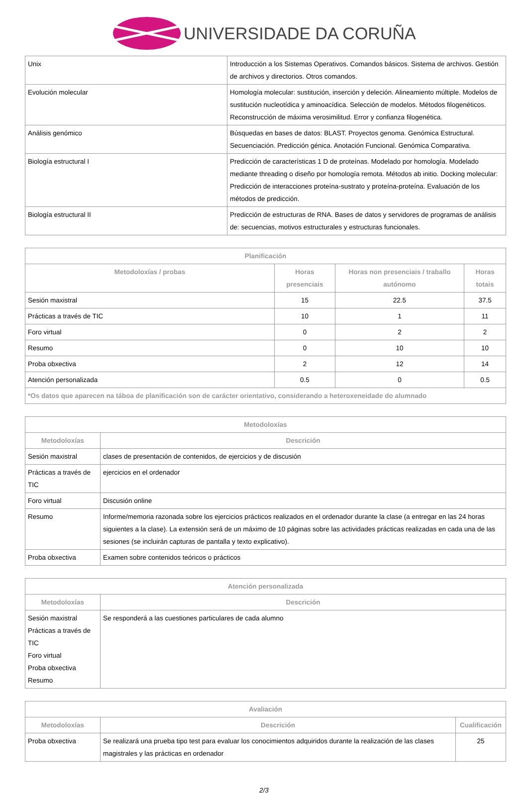UNIVERSIDADE DA CORUÑA
| Unix | Introducción a los Sistemas Operativos. Comandos básicos. Sistema de archivos. Gestión de archivos y directorios. Otros comandos. |
| Evolución molecular | Homología molecular: sustitución, inserción y deleción. Alineamiento múltiple. Modelos de sustitución nucleotídica y aminoacídica. Selección de modelos. Métodos filogenéticos. Reconstrucción de máxima verosimilitud. Error y confianza filogenética. |
| Análisis genómico | Búsquedas en bases de datos: BLAST. Proyectos genoma. Genómica Estructural. Secuenciación. Predicción génica. Anotación Funcional. Genómica Comparativa. |
| Biología estructural I | Predicción de características 1 D de proteínas. Modelado por homología. Modelado mediante threading o diseño por homología remota. Métodos ab initio. Docking molecular: Predicción de interacciones proteína-sustrato y proteína-proteína. Evaluación de los métodos de predicción. |
| Biología estructural II | Predicción de estructuras de RNA. Bases de datos y servidores de programas de análisis de: secuencias, motivos estructurales y estructuras funcionales. |
| Planificación | | | |
| --- | --- | --- | --- |
| Metodoloxías / probas | Horas presenciais | Horas non presenciais / traballo autónomo | Horas totais |
| Sesión maxistral | 15 | 22.5 | 37.5 |
| Prácticas a través de TIC | 10 | 1 | 11 |
| Foro virtual | 0 | 2 | 2 |
| Resumo | 0 | 10 | 10 |
| Proba obxectiva | 2 | 12 | 14 |
| Atención personalizada | 0.5 | 0 | 0.5 |
| *Os datos que aparecen na táboa de planificación son de carácter orientativo, considerando a heteroxeneidade do alumnado | | | |
| Metodoloxías | |
| --- | --- |
| Metodoloxías | Descrición |
| Sesión maxistral | clases de presentación de contenidos, de ejercicios y de discusión |
| Prácticas a través de TIC | ejercicios en el ordenador |
| Foro virtual | Discusión online |
| Resumo | Informe/memoria razonada sobre los ejercicios prácticos realizados en el ordenador durante la clase (a entregar en las 24 horas siguientes a la clase). La extensión será de un máximo de 10 páginas sobre las actividades prácticas realizadas en cada una de las sesiones (se incluirán capturas de pantalla y texto explicativo). |
| Proba obxectiva | Examen sobre contenidos teóricos o prácticos |
| Atención personalizada | |
| --- | --- |
| Metodoloxías | Descrición |
| Sesión maxistral Prácticas a través de TIC Foro virtual Proba obxectiva Resumo | Se responderá a las cuestiones particulares de cada alumno |
| Avaliación | | |
| --- | --- | --- |
| Metodoloxías | Descrición | Cualificación |
| Proba obxectiva | Se realizará una prueba tipo test para evaluar los conocimientos adquiridos durante la realización de las clases magistrales y las prácticas en ordenador | 25 |
2/3